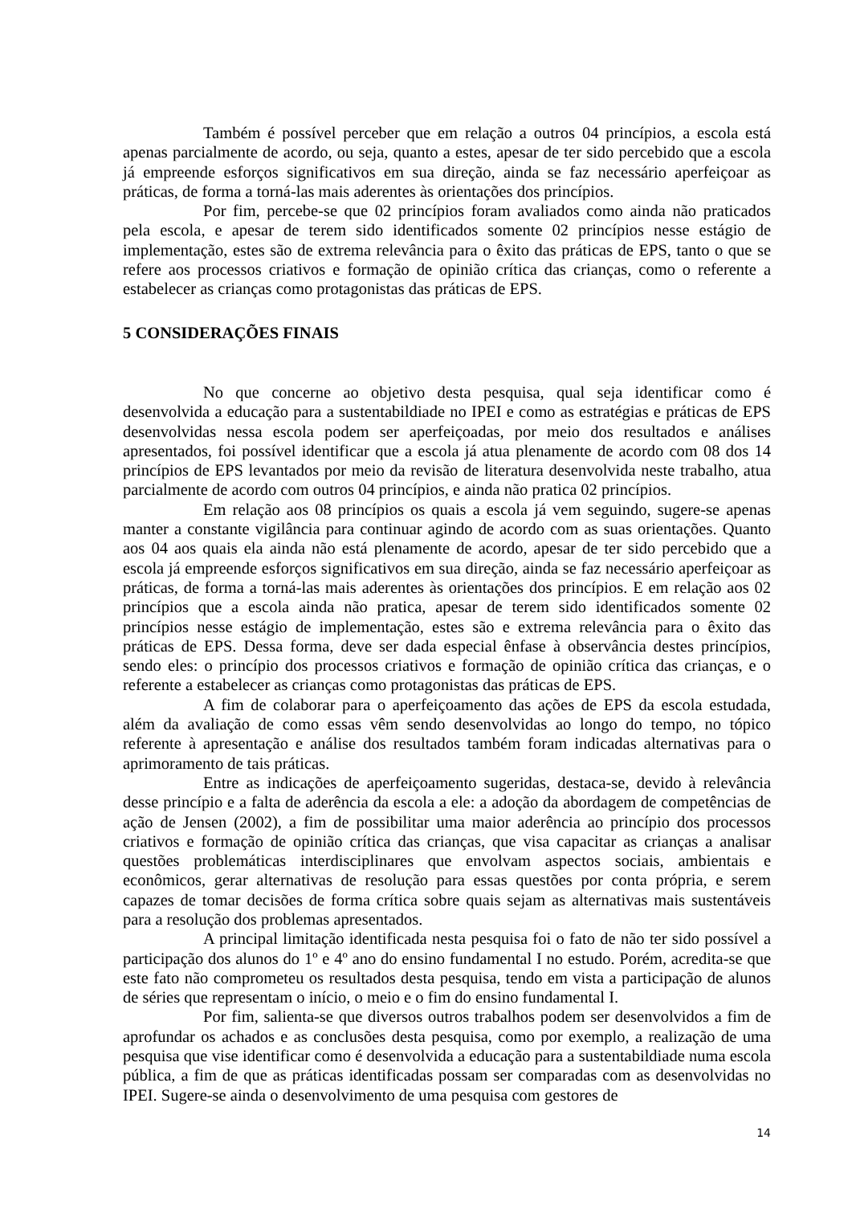Também é possível perceber que em relação a outros 04 princípios, a escola está apenas parcialmente de acordo, ou seja, quanto a estes, apesar de ter sido percebido que a escola já empreende esforços significativos em sua direção, ainda se faz necessário aperfeiçoar as práticas, de forma a torná-las mais aderentes às orientações dos princípios.
Por fim, percebe-se que 02 princípios foram avaliados como ainda não praticados pela escola, e apesar de terem sido identificados somente 02 princípios nesse estágio de implementação, estes são de extrema relevância para o êxito das práticas de EPS, tanto o que se refere aos processos criativos e formação de opinião crítica das crianças, como o referente a estabelecer as crianças como protagonistas das práticas de EPS.
5 CONSIDERAÇÕES FINAIS
No que concerne ao objetivo desta pesquisa, qual seja identificar como é desenvolvida a educação para a sustentabildiade no IPEI e como as estratégias e práticas de EPS desenvolvidas nessa escola podem ser aperfeiçoadas, por meio dos resultados e análises apresentados, foi possível identificar que a escola já atua plenamente de acordo com 08 dos 14 princípios de EPS levantados por meio da revisão de literatura desenvolvida neste trabalho, atua parcialmente de acordo com outros 04 princípios, e ainda não pratica 02 princípios.
Em relação aos 08 princípios os quais a escola já vem seguindo, sugere-se apenas manter a constante vigilância para continuar agindo de acordo com as suas orientações. Quanto aos 04 aos quais ela ainda não está plenamente de acordo, apesar de ter sido percebido que a escola já empreende esforços significativos em sua direção, ainda se faz necessário aperfeiçoar as práticas, de forma a torná-las mais aderentes às orientações dos princípios. E em relação aos 02 princípios que a escola ainda não pratica, apesar de terem sido identificados somente 02 princípios nesse estágio de implementação, estes são e extrema relevância para o êxito das práticas de EPS. Dessa forma, deve ser dada especial ênfase à observância destes princípios, sendo eles: o princípio dos processos criativos e formação de opinião crítica das crianças, e o referente a estabelecer as crianças como protagonistas das práticas de EPS.
A fim de colaborar para o aperfeiçoamento das ações de EPS da escola estudada, além da avaliação de como essas vêm sendo desenvolvidas ao longo do tempo, no tópico referente à apresentação e análise dos resultados também foram indicadas alternativas para o aprimoramento de tais práticas.
Entre as indicações de aperfeiçoamento sugeridas, destaca-se, devido à relevância desse princípio e a falta de aderência da escola a ele: a adoção da abordagem de competências de ação de Jensen (2002), a fim de possibilitar uma maior aderência ao princípio dos processos criativos e formação de opinião crítica das crianças, que visa capacitar as crianças a analisar questões problemáticas interdisciplinares que envolvam aspectos sociais, ambientais e econômicos, gerar alternativas de resolução para essas questões por conta própria, e serem capazes de tomar decisões de forma crítica sobre quais sejam as alternativas mais sustentáveis para a resolução dos problemas apresentados.
A principal limitação identificada nesta pesquisa foi o fato de não ter sido possível a participação dos alunos do 1º e 4º ano do ensino fundamental I no estudo. Porém, acredita-se que este fato não comprometeu os resultados desta pesquisa, tendo em vista a participação de alunos de séries que representam o início, o meio e o fim do ensino fundamental I.
Por fim, salienta-se que diversos outros trabalhos podem ser desenvolvidos a fim de aprofundar os achados e as conclusões desta pesquisa, como por exemplo, a realização de uma pesquisa que vise identificar como é desenvolvida a educação para a sustentabildiade numa escola pública, a fim de que as práticas identificadas possam ser comparadas com as desenvolvidas no IPEI. Sugere-se ainda o desenvolvimento de uma pesquisa com gestores de
14